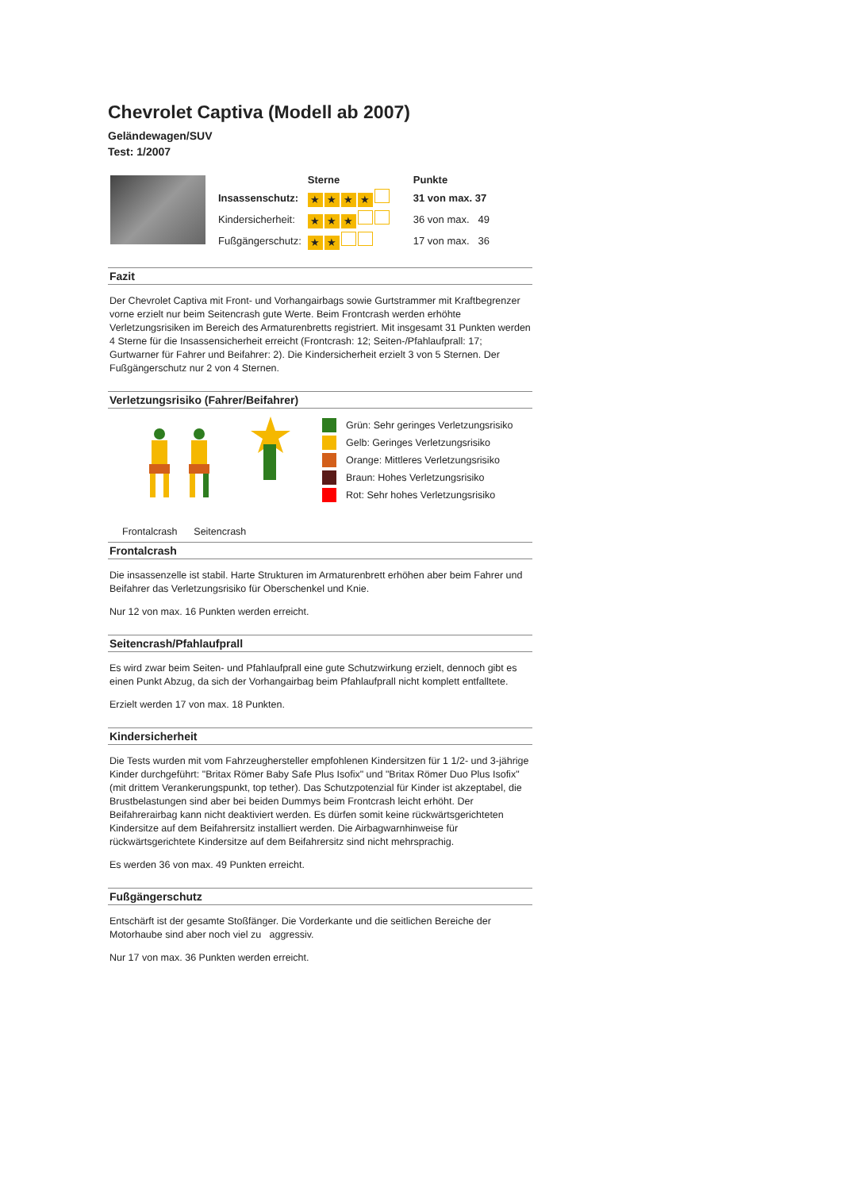Chevrolet Captiva (Modell ab 2007)
Geländewagen/SUV
Test: 1/2007
| | Sterne | Punkte |
| --- | --- | --- |
| Insassenschutz: | ★ ★ ★ ★ | 31 von max. 37 |
| Kindersicherheit: | ★ ★ ★ | 36 von max. 49 |
| Fußgängerschutz: | ★ ★ | 17 von max. 36 |
Fazit
Der Chevrolet Captiva mit Front- und Vorhangairbags sowie Gurtstrammer mit Kraftbegrenzer vorne erzielt nur beim Seitencrash gute Werte. Beim Frontcrash werden erhöhte Verletzungsrisiken im Bereich des Armaturenbretts registriert. Mit insgesamt 31 Punkten werden 4 Sterne für die Insassensicherheit erreicht (Frontcrash: 12; Seiten-/Pfahlaufprall: 17; Gurtwarner für Fahrer und Beifahrer: 2). Die Kindersicherheit erzielt 3 von 5 Sternen. Der Fußgängerschutz nur 2 von 4 Sternen.
Verletzungsrisiko (Fahrer/Beifahrer)
Grün: Sehr geringes Verletzungsrisiko
Gelb: Geringes Verletzungsrisiko
Orange: Mittleres Verletzungsrisiko
Braun: Hohes Verletzungsrisiko
Rot: Sehr hohes Verletzungsrisiko
Frontalcrash Seitencrash
Frontalcrash
Die insassenzelle ist stabil. Harte Strukturen im Armaturenbrett erhöhen aber beim Fahrer und Beifahrer das Verletzungsrisiko für Oberschenkel und Knie.
Nur 12 von max. 16 Punkten werden erreicht.
Seitencrash/Pfahlaufprall
Es wird zwar beim Seiten- und Pfahlaufprall eine gute Schutzwirkung erzielt, dennoch gibt es einen Punkt Abzug, da sich der Vorhangairbag beim Pfahlaufprall nicht komplett entfalltete.
Erzielt werden 17 von max. 18 Punkten.
Kindersicherheit
Die Tests wurden mit vom Fahrzeughersteller empfohlenen Kindersitzen für 1 1/2- und 3-jährige Kinder durchgeführt: "Britax Römer Baby Safe Plus Isofix" und "Britax Römer Duo Plus Isofix" (mit drittem Verankerungspunkt, top tether). Das Schutzpotenzial für Kinder ist akzeptabel, die Brustbelastungen sind aber bei beiden Dummys beim Frontcrash leicht erhöht. Der Beifahrerairbag kann nicht deaktiviert werden. Es dürfen somit keine rückwärtsgerichteten Kindersitze auf dem Beifahrersitz installiert werden. Die Airbagwarnhinweise für rückwärtsgerichtete Kindersitze auf dem Beifahrersitz sind nicht mehrsprachig.
Es werden 36 von max. 49 Punkten erreicht.
Fußgängerschutz
Entschärft ist der gesamte Stoßfänger. Die Vorderkante und die seitlichen Bereiche der Motorhaube sind aber noch viel zu aggressiv.
Nur 17 von max. 36 Punkten werden erreicht.